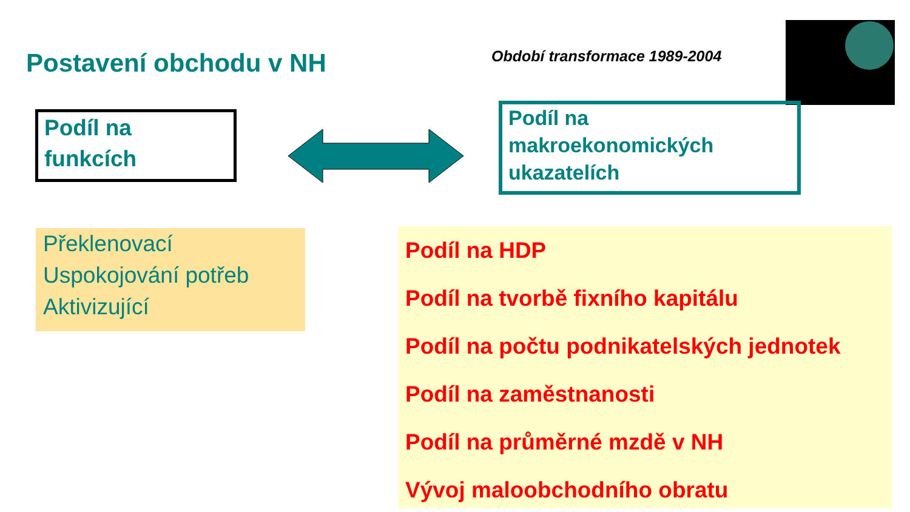Postavení obchodu v NH Období transformace 1989-2004
Podíl na
funkcích
Podíl na
makroekonomických
ukazatelích
Překlenovací
Uspokojování potřeb
Aktivizující
Podíl na HDP
Podíl na tvorbě fixního kapitálu
Podíl na počtu podnikatelských jednotek
Podíl na zaměstnanosti
Podíl na průměrné mzdě v NH
Vývoj maloobchodního obratu